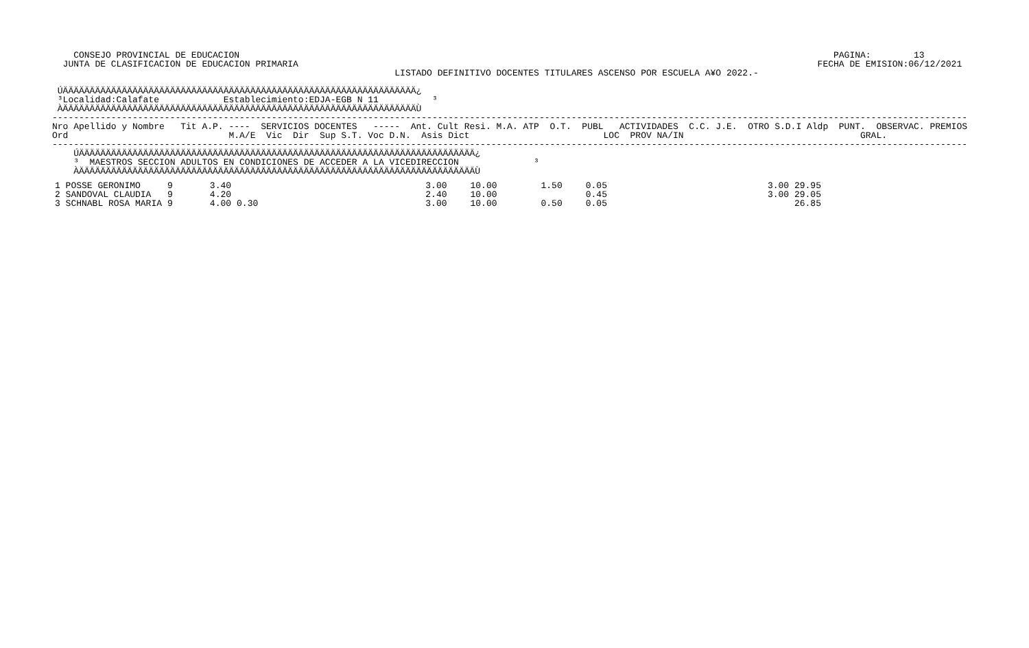CONSEJO PROVINCIAL DE EDUCACION                                                                                                               PAGINA:        13
  JUNTA DE CLASIFICACION DE EDUCACION PRIMARIA                                                                                                 FECHA DE EMISION:06/12/2021
                                                                LISTADO DEFINITIVO DOCENTES TITULARES ASCENSO POR ESCUELA A¥O 2022.-

 ÚÄÄÄÄÄÄÄÄÄÄÄÄÄÄÄÄÄÄÄÄÄÄÄÄÄÄÄÄÄÄÄÄÄÄÄÄÄÄÄÄÄÄÄÄÄÄÄÄÄÄÄÄÄÄÄÄÄÄÄÄÄÄÄÄÄÄ¿
 ³Localidad:Calafate            Establecimiento:EDJA-EGB N 11          ³
 ÀÄÄÄÄÄÄÄÄÄÄÄÄÄÄÄÄÄÄÄÄÄÄÄÄÄÄÄÄÄÄÄÄÄÄÄÄÄÄÄÄÄÄÄÄÄÄÄÄÄÄÄÄÄÄÄÄÄÄÄÄÄÄÄÄÄÄÙ
---------------------------------------------------------------------------------------------------------------------------------------------------------------------------
Nro Apellido y Nombre   Tit A.P. ----  SERVICIOS DOCENTES   -----  Ant. Cult Resi. M.A. ATP  O.T.  PUBL   ACTIVIDADES  C.C. J.E.  OTRO S.D.I Aldp  PUNT.  OBSERVAC. PREMIOS
Ord                              M.A/E  Vic  Dir  Sup S.T. Voc D.N.  Asis Dict                         LOC  PROV NA/IN                                 GRAL.
---------------------------------------------------------------------------------------------------------------------------------------------------------------------------
    ÚÄÄÄÄÄÄÄÄÄÄÄÄÄÄÄÄÄÄÄÄÄÄÄÄÄÄÄÄÄÄÄÄÄÄÄÄÄÄÄÄÄÄÄÄÄÄÄÄÄÄÄÄÄÄÄÄÄÄÄÄÄÄÄÄÄÄÄÄÄÄÄÄÄÄ¿
    ³  MAESTROS SECCION ADULTOS EN CONDICIONES DE ACCEDER A LA VICEDIRECCION              ³
    ÀÄÄÄÄÄÄÄÄÄÄÄÄÄÄÄÄÄÄÄÄÄÄÄÄÄÄÄÄÄÄÄÄÄÄÄÄÄÄÄÄÄÄÄÄÄÄÄÄÄÄÄÄÄÄÄÄÄÄÄÄÄÄÄÄÄÄÄÄÄÄÄÄÄÄÙ
| 1 POSSE GERONIMO | 9 | 3.40 | | 3.00 | 10.00 | 1.50 | 0.05 | 3.00 29.95 |
| 2 SANDOVAL CLAUDIA | 9 | 4.20 | | 2.40 | 10.00 | | 0.45 | 3.00 29.05 |
| 3 SCHNABL ROSA MARIA | 9 | 4.00 | 0.30 | 3.00 | 10.00 | 0.50 | 0.05 | 26.85 |